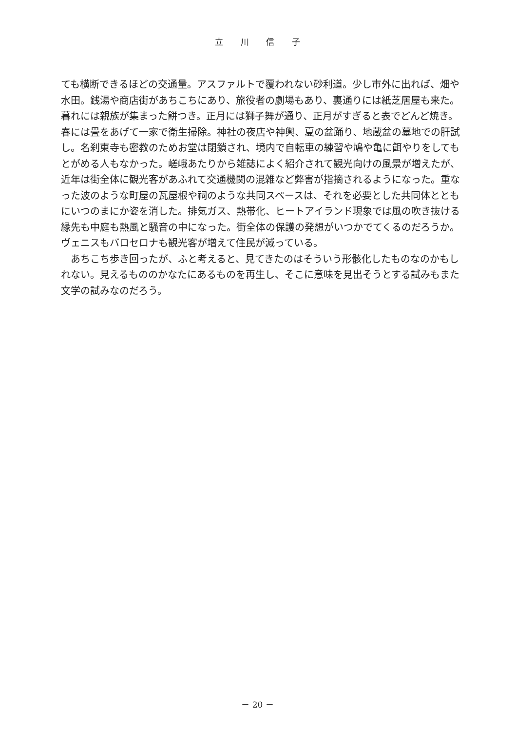立 川 信 子
ても横断できるほどの交通量。アスファルトで覆われない砂利道。少し市外に出れば、畑や水田。銭湯や商店街があちこちにあり、旅役者の劇場もあり、裏通りには紙芝居屋も来た。暮れには親族が集まった餅つき。正月には獅子舞が通り、正月がすぎると表でどんど焼き。春には畳をあげて一家で衛生掃除。神社の夜店や神輿、夏の盆踊り、地蔵盆の墓地での肝試し。名刹東寺も密教のためお堂は閉鎖され、境内で自転車の練習や鳩や亀に餌やりをしてもとがめる人もなかった。嵯峨あたりから雑誌によく紹介されて観光向けの風景が増えたが、近年は街全体に観光客があふれて交通機関の混雑など弊害が指摘されるようになった。重なった波のような町屋の瓦屋根や祠のような共同スペースは、それを必要とした共同体とともにいつのまにか姿を消した。排気ガス、熱帯化、ヒートアイランド現象では風の吹き抜ける縁先も中庭も熱風と騒音の中になった。街全体の保護の発想がいつかでてくるのだろうか。ヴェニスもバロセロナも観光客が増えて住民が減っている。
　あちこち歩き回ったが、ふと考えると、見てきたのはそういう形骸化したものなのかもしれない。見えるもののかなたにあるものを再生し、そこに意味を見出そうとする試みもまた文学の試みなのだろう。
－ 20 －